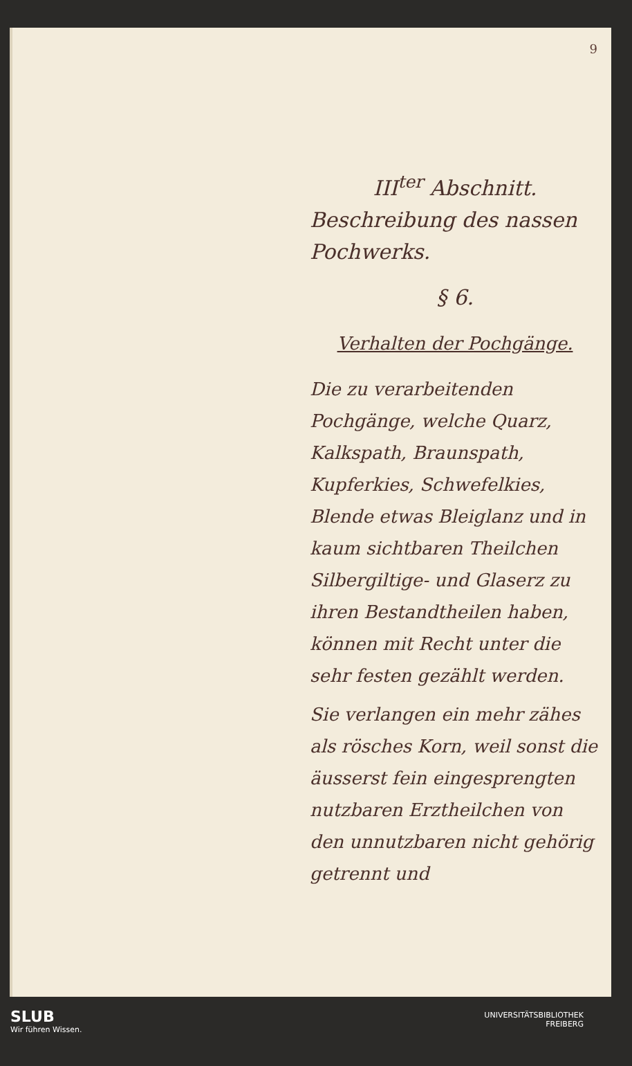9
III<sup>ter</sup> Abschnitt.
Beschreibung des nassen Pochwerks.
§ 6.
Verhalten der Pochgänge.
Die zu verarbeitenden Pochgänge, welche Quarz, Kalkspath, Braunspath, Kupferkies, Schwefelkies, Blende etwas Bleiglanz und in kaum sichtbaren Theilchen Silbergiltige- und Glaserz zu ihren Bestandtheilen haben, können mit Recht unter die sehr festen gezählt werden.
Sie verlangen ein mehr zähes als rösches Korn, weil sonst die äusserst fein eingesprengten nutzbaren Erztheilchen von den unnutzbaren nicht gehörig getrennt und
SLUB
Wir führen Wissen.
UNIVERSITÄTSBIBLIOTHEK
FREIBERG